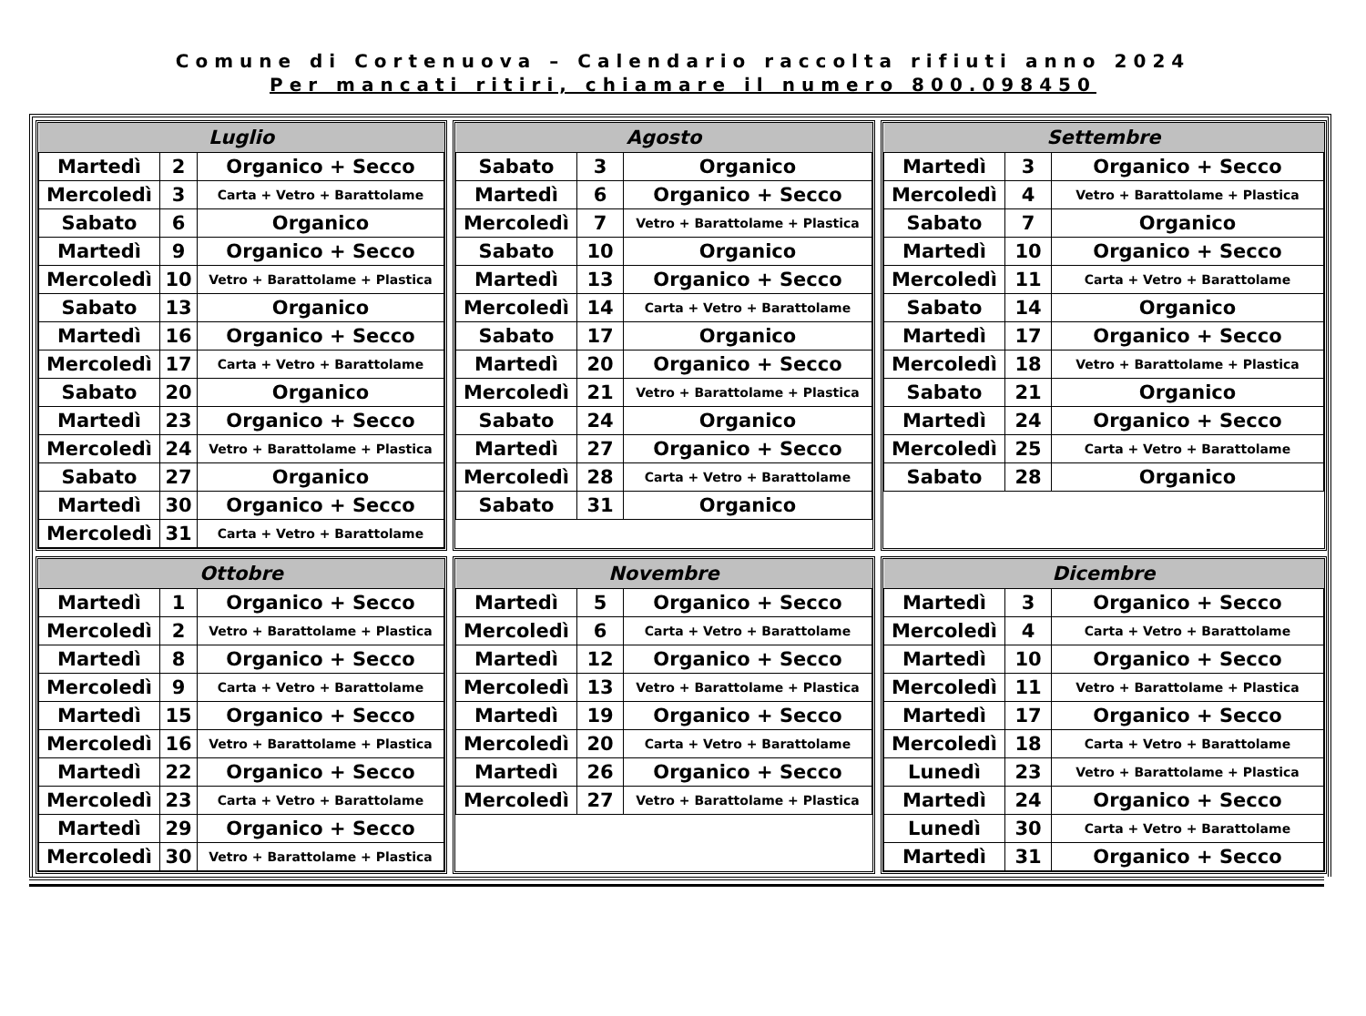Comune di Cortenuova – Calendario raccolta rifiuti anno 2024
Per mancati ritiri, chiamare il numero 800.098450
| Luglio | | |
| --- | --- | --- |
| Martedì | 2 | Organico + Secco |
| Mercoledì | 3 | Carta + Vetro + Barattolame |
| Sabato | 6 | Organico |
| Martedì | 9 | Organico + Secco |
| Mercoledì | 10 | Vetro + Barattolame + Plastica |
| Sabato | 13 | Organico |
| Martedì | 16 | Organico + Secco |
| Mercoledì | 17 | Carta + Vetro + Barattolame |
| Sabato | 20 | Organico |
| Martedì | 23 | Organico + Secco |
| Mercoledì | 24 | Vetro + Barattolame + Plastica |
| Sabato | 27 | Organico |
| Martedì | 30 | Organico + Secco |
| Mercoledì | 31 | Carta + Vetro + Barattolame |
| Agosto | | |
| --- | --- | --- |
| Sabato | 3 | Organico |
| Martedì | 6 | Organico + Secco |
| Mercoledì | 7 | Vetro + Barattolame + Plastica |
| Sabato | 10 | Organico |
| Martedì | 13 | Organico + Secco |
| Mercoledì | 14 | Carta + Vetro + Barattolame |
| Sabato | 17 | Organico |
| Martedì | 20 | Organico + Secco |
| Mercoledì | 21 | Vetro + Barattolame + Plastica |
| Sabato | 24 | Organico |
| Martedì | 27 | Organico + Secco |
| Mercoledì | 28 | Carta + Vetro + Barattolame |
| Sabato | 31 | Organico |
| Settembre | | |
| --- | --- | --- |
| Martedì | 3 | Organico + Secco |
| Mercoledì | 4 | Vetro + Barattolame + Plastica |
| Sabato | 7 | Organico |
| Martedì | 10 | Organico + Secco |
| Mercoledì | 11 | Carta + Vetro + Barattolame |
| Sabato | 14 | Organico |
| Martedì | 17 | Organico + Secco |
| Mercoledì | 18 | Vetro + Barattolame + Plastica |
| Sabato | 21 | Organico |
| Martedì | 24 | Organico + Secco |
| Mercoledì | 25 | Carta + Vetro + Barattolame |
| Sabato | 28 | Organico |
| Ottobre | | |
| --- | --- | --- |
| Martedì | 1 | Organico + Secco |
| Mercoledì | 2 | Vetro + Barattolame + Plastica |
| Martedì | 8 | Organico + Secco |
| Mercoledì | 9 | Carta + Vetro + Barattolame |
| Martedì | 15 | Organico + Secco |
| Mercoledì | 16 | Vetro + Barattolame + Plastica |
| Martedì | 22 | Organico + Secco |
| Mercoledì | 23 | Carta + Vetro + Barattolame |
| Martedì | 29 | Organico + Secco |
| Mercoledì | 30 | Vetro + Barattolame + Plastica |
| Novembre | | |
| --- | --- | --- |
| Martedì | 5 | Organico + Secco |
| Mercoledì | 6 | Carta + Vetro + Barattolame |
| Martedì | 12 | Organico + Secco |
| Mercoledì | 13 | Vetro + Barattolame + Plastica |
| Martedì | 19 | Organico + Secco |
| Mercoledì | 20 | Carta + Vetro + Barattolame |
| Martedì | 26 | Organico + Secco |
| Mercoledì | 27 | Vetro + Barattolame + Plastica |
| Dicembre | | |
| --- | --- | --- |
| Martedì | 3 | Organico + Secco |
| Mercoledì | 4 | Carta + Vetro + Barattolame |
| Martedì | 10 | Organico + Secco |
| Mercoledì | 11 | Vetro + Barattolame + Plastica |
| Martedì | 17 | Organico + Secco |
| Mercoledì | 18 | Carta + Vetro + Barattolame |
| Lunedì | 23 | Vetro + Barattolame + Plastica |
| Martedì | 24 | Organico + Secco |
| Lunedì | 30 | Carta + Vetro + Barattolame |
| Martedì | 31 | Organico + Secco |